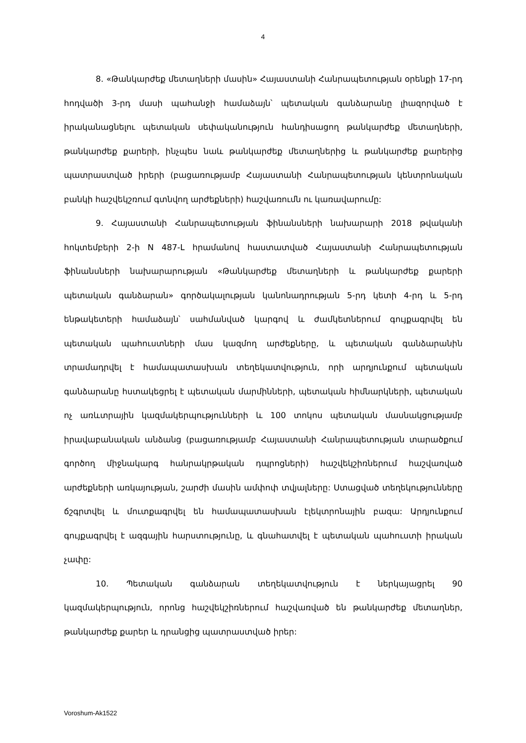4
8. «Թանկարժեք մետաղների մասին» Հայաստանի Հանրապետության օրենքի 17-րդ հոդվածի 3-րդ մասի պահանջի համաձայն՝ պետական գանձարանը լիազորված է իրականացնելու պետական սեփականություն հանդիսացող թանկարժեք մետաղների, թանկարժեք քարերի, ինչպես նաև թանկարժեք մետաղներից և թանկարժեք քարերից պատրաստված իրերի (բացառությամբ Հայաստանի Հանրապետության կենտրոնական բանկի հաշվեկշռում գտնվող արժեքների) հաշվառումն ու կառավարումը:
9. Հայաստանի Հանրապետության ֆինանսների նախարարի 2018 թվականի հոկտեմբերի 2-ի N 487-Լ հրամանով հաստատված Հայաստանի Հանրապետության ֆինանսների նախարարության «Թանկարժեք մետաղների և թանկարժեք քարերի պետական գանձարան» գործակալության կանոնադրության 5-րդ կետի 4-րդ և 5-րդ ենթակետերի համաձայն՝ սահմանված կարգով և ժամկետներում գույքագրվել են պետական պահուստների մաս կազմող արժեքները, և պետական գանձարանին տրամադրվել է համապատասխան տեղեկատվություն, որի արդյունքում պետական գանձարանը հստակեցրել է պետական մարմինների, պետական հիմնարկների, պետական ոչ առևտրային կազմակերպությունների և 100 տոկոս պետական մասնակցությամբ իրավաբանական անձանց (բացառությամբ Հայաստանի Հանրապետության տարածքում գործող միջնակարգ հանրակրթական դպրոցների) հաշվեկշիռներում հաշվառված արժեքների առկայության, շարժի մասին ամփոփ տվյալները: Ստացված տեղեկությունները ճշգրտվել և մուտքագրվել են համապատասխան էլեկտրոնային բազա: Արդյունքում գույքագրվել է ազգային հարստությունը, և գնահատվել է պետական պահուստի իրական չափը:
10. Պետական գանձարան տեղեկատվություն է ներկայացրել 90 կազմակերպություն, որոնց հաշվեկշիռներում հաշվառված են թանկարժեք մետաղներ, թանկարժեք քարեր և դրանցից պատրաստված իրեր:
Voroshum-Ak1522